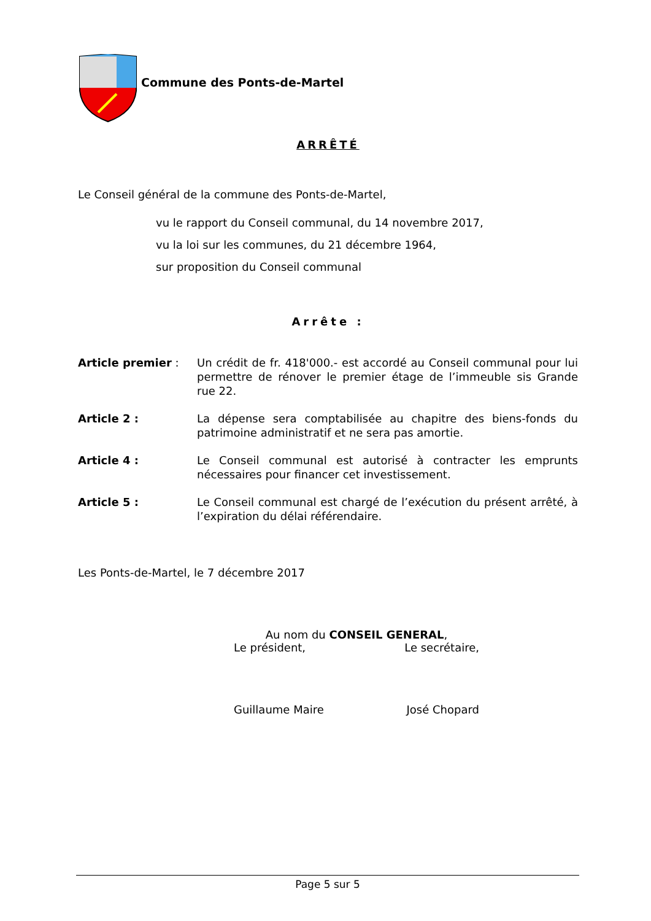Commune des Ponts-de-Martel
ARRÊTÉ
Le Conseil général de la commune des Ponts-de-Martel,
vu le rapport du Conseil communal, du 14 novembre 2017,
vu la loi sur les communes, du 21 décembre 1964,
sur proposition du Conseil communal
Arrête :
Article premier : Un crédit de fr. 418'000.- est accordé au Conseil communal pour lui permettre de rénover le premier étage de l’immeuble sis Grande rue 22.
Article 2 : La dépense sera comptabilisée au chapitre des biens-fonds du patrimoine administratif et ne sera pas amortie.
Article 4 : Le Conseil communal est autorisé à contracter les emprunts nécessaires pour financer cet investissement.
Article 5 : Le Conseil communal est chargé de l’exécution du présent arrêté, à l’expiration du délai référendaire.
Les Ponts-de-Martel, le 7 décembre 2017
Au nom du CONSEIL GENERAL,
Le président, Le secrétaire,
Guillaume Maire José Chopard
Page 5 sur 5